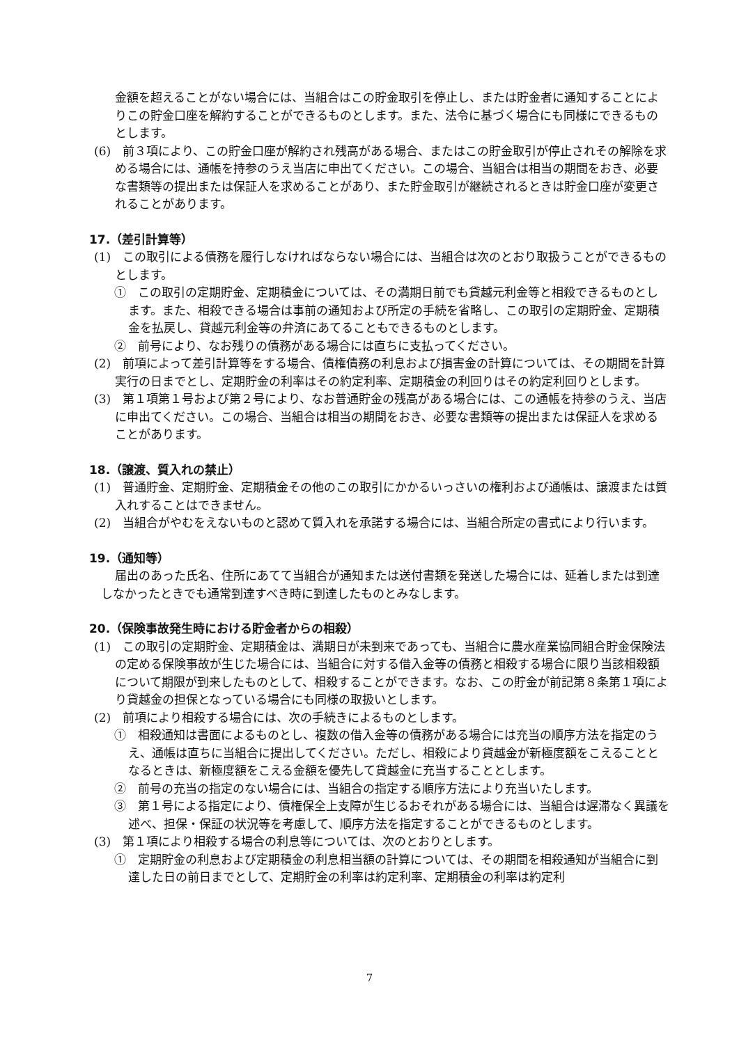金額を超えることがない場合には、当組合はこの貯金取引を停止し、または貯金者に通知することによりこの貯金口座を解約することができるものとします。また、法令に基づく場合にも同様にできるものとします。
(6)　前３項により、この貯金口座が解約され残高がある場合、またはこの貯金取引が停止されその解除を求める場合には、通帳を持参のうえ当店に申出てください。この場合、当組合は相当の期間をおき、必要な書類等の提出または保証人を求めることがあり、また貯金取引が継続されるときは貯金口座が変更されることがあります。
17.（差引計算等）
(1)　この取引による債務を履行しなければならない場合には、当組合は次のとおり取扱うことができるものとします。
①　この取引の定期貯金、定期積金については、その満期日前でも貸越元利金等と相殺できるものとします。また、相殺できる場合は事前の通知および所定の手続を省略し、この取引の定期貯金、定期積金を払戻し、貸越元利金等の弁済にあてることもできるものとします。
②　前号により、なお残りの債務がある場合には直ちに支払ってください。
(2)　前項によって差引計算等をする場合、債権債務の利息および損害金の計算については、その期間を計算実行の日までとし、定期貯金の利率はその約定利率、定期積金の利回りはその約定利回りとします。
(3)　第１項第１号および第２号により、なお普通貯金の残高がある場合には、この通帳を持参のうえ、当店に申出てください。この場合、当組合は相当の期間をおき、必要な書類等の提出または保証人を求めることがあります。
18.（譲渡、質入れの禁止）
(1)　普通貯金、定期貯金、定期積金その他のこの取引にかかるいっさいの権利および通帳は、譲渡または質入れすることはできません。
(2)　当組合がやむをえないものと認めて質入れを承諾する場合には、当組合所定の書式により行います。
19.（通知等）
届出のあった氏名、住所にあてて当組合が通知または送付書類を発送した場合には、延着しまたは到達しなかったときでも通常到達すべき時に到達したものとみなします。
20.（保険事故発生時における貯金者からの相殺）
(1)　この取引の定期貯金、定期積金は、満期日が未到来であっても、当組合に農水産業協同組合貯金保険法の定める保険事故が生じた場合には、当組合に対する借入金等の債務と相殺する場合に限り当該相殺額について期限が到来したものとして、相殺することができます。なお、この貯金が前記第８条第１項により貸越金の担保となっている場合にも同様の取扱いとします。
(2)　前項により相殺する場合には、次の手続きによるものとします。
①　相殺通知は書面によるものとし、複数の借入金等の債務がある場合には充当の順序方法を指定のうえ、通帳は直ちに当組合に提出してください。ただし、相殺により貸越金が新極度額をこえることとなるときは、新極度額をこえる金額を優先して貸越金に充当することとします。
②　前号の充当の指定のない場合には、当組合の指定する順序方法により充当いたします。
③　第１号による指定により、債権保全上支障が生じるおそれがある場合には、当組合は遅滞なく異議を述べ、担保・保証の状況等を考慮して、順序方法を指定することができるものとします。
(3)　第１項により相殺する場合の利息等については、次のとおりとします。
①　定期貯金の利息および定期積金の利息相当額の計算については、その期間を相殺通知が当組合に到達した日の前日までとして、定期貯金の利率は約定利率、定期積金の利率は約定利
7